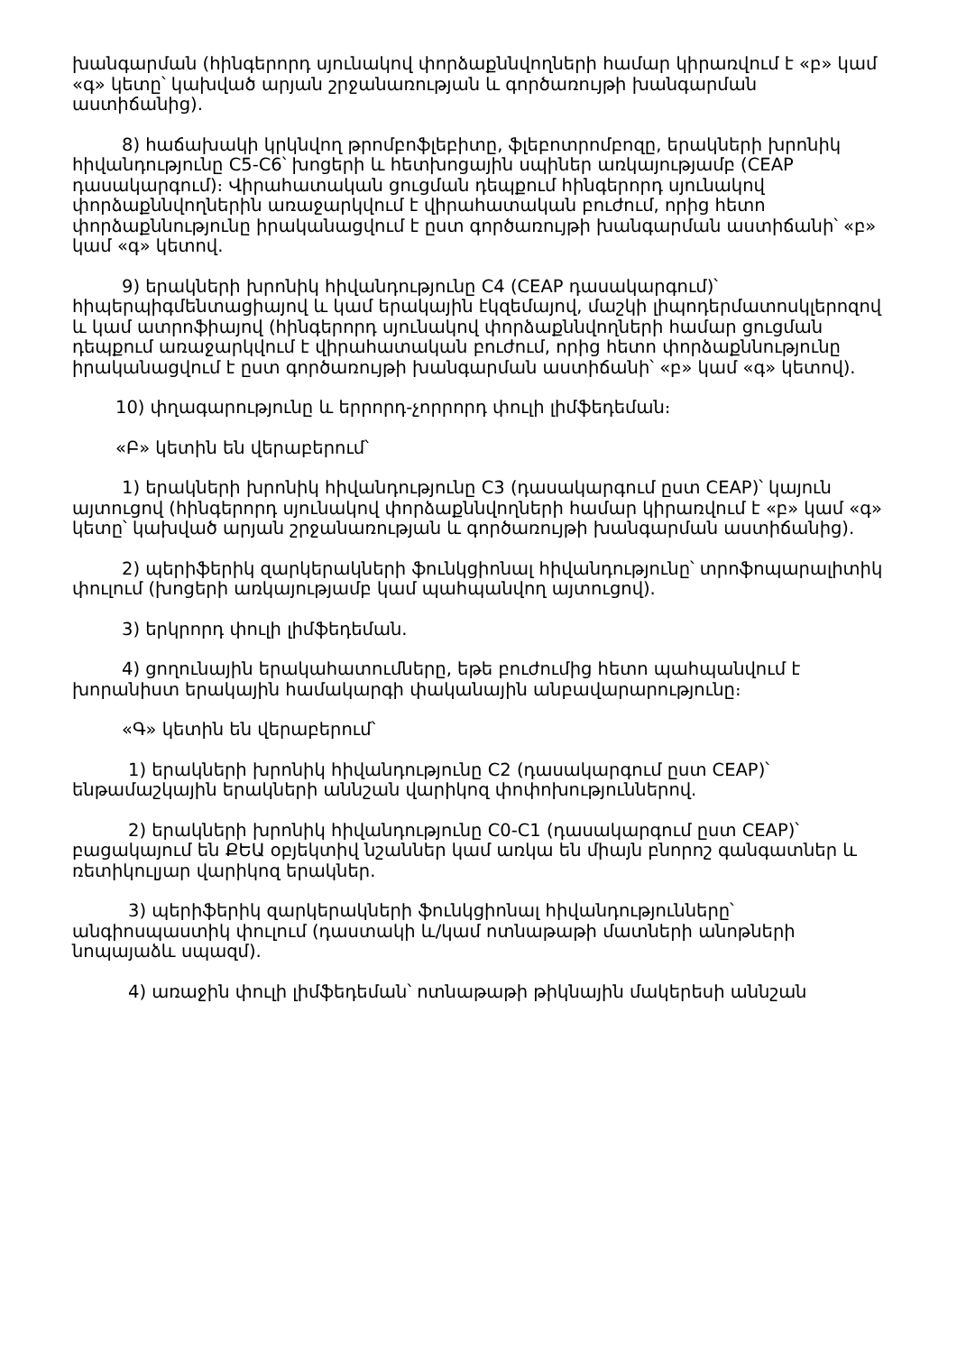խանգարման (հինգերորդ սյունակով փորձաքննվողների համար կիրառվում է «բ» կամ «գ» կետը՝ կախված արյան շրջանառության և գործառույթի խանգարման աստիճանից).
8) հաճախակի կրկնվող թրոմբոֆլեբիտը, ֆլեբոտրոմբոզը, երակների խրոնիկ հիվանդությունը C5-C6՝ խոցերի և հետխոցային սպիներ առկայությամբ (CEAP դասակարգում)։ Վիրահատական ցուցման դեպքում հինգերորդ սյունակով փորձաքննվողներին առաջարկվում է վիրահատական բուժում, որից հետո փորձաքննությունը իրականացվում է ըստ գործառույթի խանգարման աստիճանի՝ «բ» կամ «գ» կետով.
9) երակների խրոնիկ հիվանդությունը C4 (CEAP դասակարգում)՝ հիպերպիգմենտացիայով և կամ երակային էկզեմայով, մաշկի լիպոդերմատոսկլերոզով և կամ ատրոֆիայով (հինգերորդ սյունակով փորձաքննվողների համար ցուցման դեպքում առաջարկվում է վիրահատական բուժում, որից հետո փորձաքննությունը իրականացվում է ըստ գործառույթի խանգարման աստիճանի՝ «բ» կամ «գ» կետով).
10) փղագարությունը և երրորդ-չորրորդ փուլի լիմֆեդեման։
«Բ» կետին են վերաբերում՝
1) երակների խրոնիկ հիվանդությունը C3 (դասակարգում ըստ CEAP)՝ կայուն այտուցով (հինգերորդ սյունակով փորձաքննվողների համար կիրառվում է «բ» կամ «գ» կետը՝ կախված արյան շրջանառության և գործառույթի խանգարման աստիճանից).
2) պերիֆերիկ զարկերակների ֆունկցիոնալ հիվանդությունը՝ տրոֆոպարալիտիկ փուլում (խոցերի առկայությամբ կամ պահպանվող այտուցով).
3) երկրորդ փուլի լիմֆեդեման.
4) ցողունային երակահատումները, եթե բուժումից հետո պահպանվում է խորանիստ երակային համակարգի փականային անբավարարությունը։
«Գ» կետին են վերաբերում՝
1) երակների խրոնիկ հիվանդությունը C2 (դասակարգում ըստ CEAP)՝ ենթամաշկային երակների աննշան վարիկոզ փոփոխություններով.
2) երակների խրոնիկ հիվանդությունը C0-C1 (դասակարգում ըստ CEAP)՝ բացակայում են ՔԵԱ օբյեկտիվ նշաններ կամ առկա են միայն բնորոշ գանգատներ և ռետիկուլյար վարիկոզ երակներ.
3) պերիֆերիկ զարկերակների ֆունկցիոնալ հիվանդությունները՝ անգիոսպաստիկ փուլում (դաստակի և/կամ ոտնաթաթի մատների անոթների նոպայաձև սպազմ).
4) առաջին փուլի լիմֆեդեման՝ ոտնաթաթի թիկնային մակերեսի աննշան